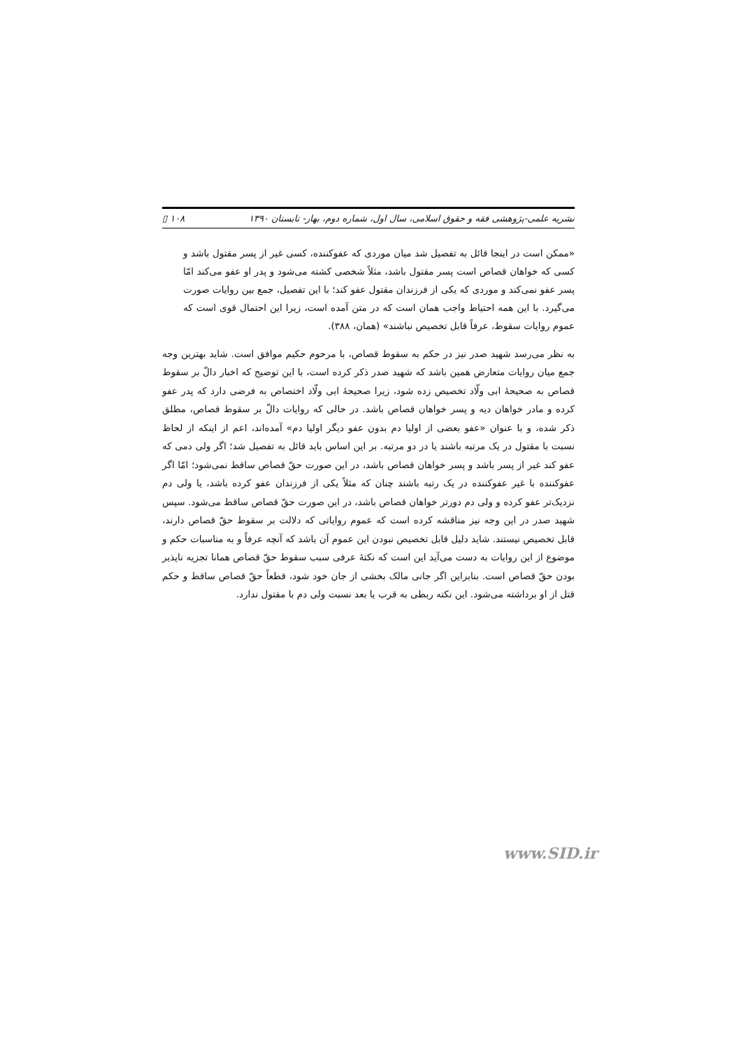نشریه علمی-پژوهشی فقه و حقوق اسلامی، سال اول، شماره دوم، بهار- تابستان ۱۳۹۰ ۱۰۸ ▯
«ممکن است در اینجا قائل به تفصیل شد میان موردی که عفوکننده، کسی غیر از پسر مقتول باشد و کسی که خواهان قصاص است پسر مقتول باشد، مثلاً شخصی کشته می‌شود و پدر او عفو می‌کند امّا پسر عفو نمی‌کند و موردی که یکی از فرزندان مقتول عفو کند؛ با این تفصیل، جمع بین روایات صورت می‌گیرد. با این همه احتیاط واجب همان است که در متن آمده است، زیرا این احتمال قوی است که عموم روایات سقوط، عرفاً قابل تخصیص نباشند» (همان، ۳۸۸).
به نظر می‌رسد شهید صدر نیز در حکم به سقوط قصاص، با مرحوم حکیم موافق است. شاید بهترین وجه جمع میان روایات متعارض همین باشد که شهید صدر ذکر کرده است، با این توضیح که اخبار دالّ بر سقوط قصاص به صحیحهٔ ابی ولّاد تخصیص زده شود، زیرا صحیحهٔ ابی ولّاد اختصاص به فرضی دارد که پدر عفو کرده و مادر خواهان دیه و پسر خواهان قصاص باشد. در حالی که روایات دالّ بر سقوط قصاص، مطلق ذکر شده، و با عنوان «عفو بعضی از اولیا دم بدون عفو دیگر اولیا دم» آمده‌اند، اعم از اینکه از لحاظ نسبت با مقتول در یک مرتبه باشند یا در دو مرتبه. بر این اساس باید قائل به تفصیل شد؛ اگر ولی دمی که عفو کند غیر از پسر باشد و پسر خواهان قصاص باشد، در این صورت حقّ قصاص ساقط نمی‌شود؛ امّا اگر عفوکننده با غیر عفوکننده در یک رتبه باشند چنان که مثلاً یکی از فرزندان عفو کرده باشد، یا ولی دم نزدیک‌تر عفو کرده و ولی دم دورتر خواهان قصاص باشد، در این صورت حقّ قصاص ساقط می‌شود. سپس شهید صدر در این وجه نیز مناقشه کرده است که عموم روایاتی که دلالت بر سقوط حقّ قصاص دارند، قابل تخصیص نیستند. شاید دلیل قابل تخصیص نبودن این عموم آن باشد که آنچه عرفاً و به مناسبات حکم و موضوع از این روایات به دست می‌آید این است که نکتهٔ عرفی سبب سقوط حقّ قصاص همانا تجزیه ناپذیر بودن حقّ قصاص است. بنابراین اگر جانی مالک بخشی از جان خود شود، قطعاً حقّ قصاص ساقط و حکم قتل از او برداشته می‌شود. این نکته ربطی به قرب یا بعد نسبت ولی دم با مقتول ندارد.
www.SID.ir